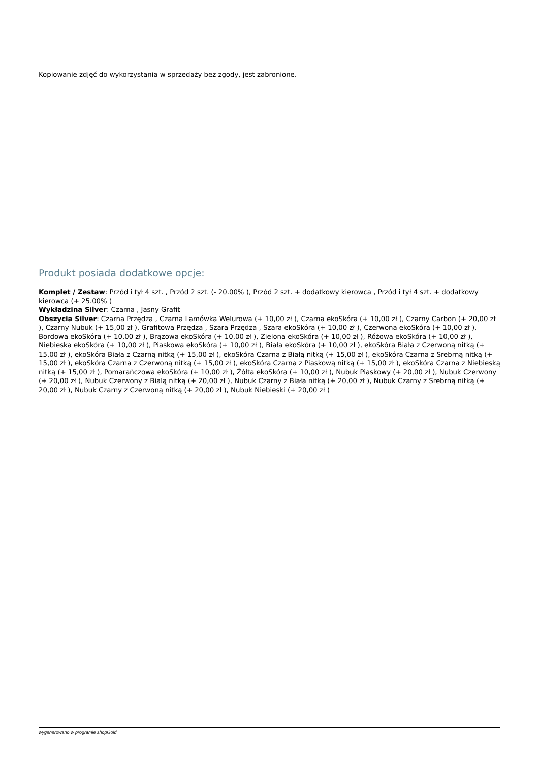Kopiowanie zdjęć do wykorzystania w sprzedaży bez zgody, jest zabronione.
Produkt posiada dodatkowe opcje:
Komplet / Zestaw: Przód i tył 4 szt. , Przód 2 szt. (- 20.00% ), Przód 2 szt. + dodatkowy kierowca , Przód i tył 4 szt. + dodatkowy kierowca (+ 25.00% )
Wykładzina Silver: Czarna , Jasny Grafit
Obszycia Silver: Czarna Przędza , Czarna Lamówka Welurowa (+ 10,00 zł ), Czarna ekoSkóra (+ 10,00 zł ), Czarny Carbon (+ 20,00 zł ), Czarny Nubuk (+ 15,00 zł ), Grafitowa Przędza , Szara Przędza , Szara ekoSkóra (+ 10,00 zł ), Czerwona ekoSkóra (+ 10,00 zł ), Bordowa ekoSkóra (+ 10,00 zł ), Brązowa ekoSkóra (+ 10,00 zł ), Zielona ekoSkóra (+ 10,00 zł ), Różowa ekoSkóra (+ 10,00 zł ), Niebieska ekoSkóra (+ 10,00 zł ), Piaskowa ekoSkóra (+ 10,00 zł ), Biała ekoSkóra (+ 10,00 zł ), ekoSkóra Biała z Czerwoną nitką (+ 15,00 zł ), ekoSkóra Biała z Czarną nitką (+ 15,00 zł ), ekoSkóra Czarna z Białą nitką (+ 15,00 zł ), ekoSkóra Czarna z Srebrną nitką (+ 15,00 zł ), ekoSkóra Czarna z Czerwoną nitką (+ 15,00 zł ), ekoSkóra Czarna z Piaskową nitką (+ 15,00 zł ), ekoSkóra Czarna z Niebieską nitką (+ 15,00 zł ), Pomarańczowa ekoSkóra (+ 10,00 zł ), Żółta ekoSkóra (+ 10,00 zł ), Nubuk Piaskowy (+ 20,00 zł ), Nubuk Czerwony (+ 20,00 zł ), Nubuk Czerwony z Bialą nitką (+ 20,00 zł ), Nubuk Czarny z Biała nitką (+ 20,00 zł ), Nubuk Czarny z Srebrną nitką (+ 20,00 zł ), Nubuk Czarny z Czerwoną nitką (+ 20,00 zł ), Nubuk Niebieski (+ 20,00 zł )
wygenerowano w programie shopGold